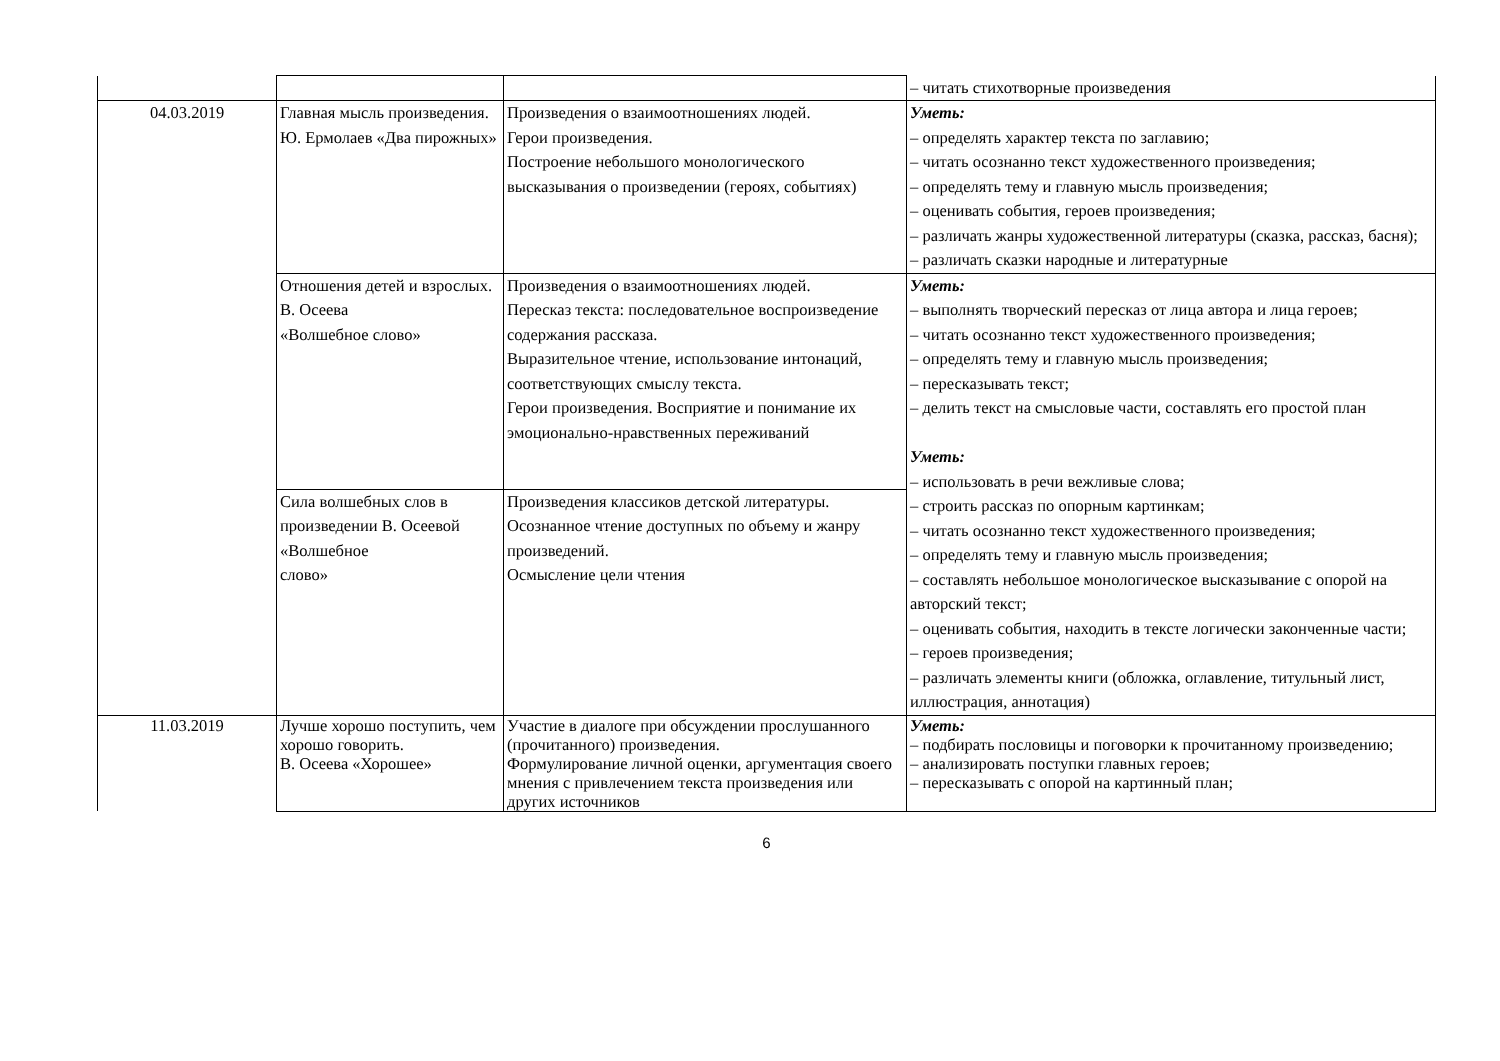| | | | – читать стихотворные произведения |
| 04.03.2019 | Главная мысль произведения. Ю. Ермолаев «Два пирожных» | Произведения о взаимоотношениях людей. Герои произведения. Построение небольшого монологического высказывания о произведении (героях, событиях) | Уметь: – определять характер текста по заглавию; – читать осознанно текст художественного произведения; – определять тему и главную мысль произведения; – оценивать события, героев произведения; – различать жанры художественной литературы (сказка, рассказ, басня); – различать сказки народные и литературные |
| | Отношения детей и взрослых. В. Осеева «Волшебное слово» | Произведения о взаимоотношениях людей. Пересказ текста: последовательное воспроизведение содержания рассказа. Выразительное чтение, использование интонаций, соответствующих смыслу текста. Герои произведения. Восприятие и понимание их эмоционально-нравственных переживаний | Уметь: – выполнять творческий пересказ от лица автора и лица героев; – читать осознанно текст художественного произведения; – определять тему и главную мысль произведения; – пересказывать текст; – делить текст на смысловые части, составлять его простой план Уметь: – использовать в речи вежливые слова; – строить рассказ по опорным картинкам; – читать осознанно текст художественного произведения; – определять тему и главную мысль произведения; – составлять небольшое монологическое высказывание с опорой на авторский текст; – оценивать события, находить в тексте логически законченные части; – героев произведения; – различать элементы книги (обложка, оглавление, титульный лист, иллюстрация, аннотация) |
| | Сила волшебных слов в произведении В. Осеевой «Волшебное слово» | Произведения классиков детской литературы. Осознанное чтение доступных по объему и жанру произведений. Осмысление цели чтения | |
| 11.03.2019 | Лучше хорошо поступить, чем хорошо говорить. В. Осеева «Хорошее» | Участие в диалоге при обсуждении прослушанного (прочитанного) произведения. Формулирование личной оценки, аргументация своего мнения с привлечением текста произведения или других источников | Уметь: – подбирать пословицы и поговорки к прочитанному произведению; – анализировать поступки главных героев; – пересказывать с опорой на картинный план; |
6